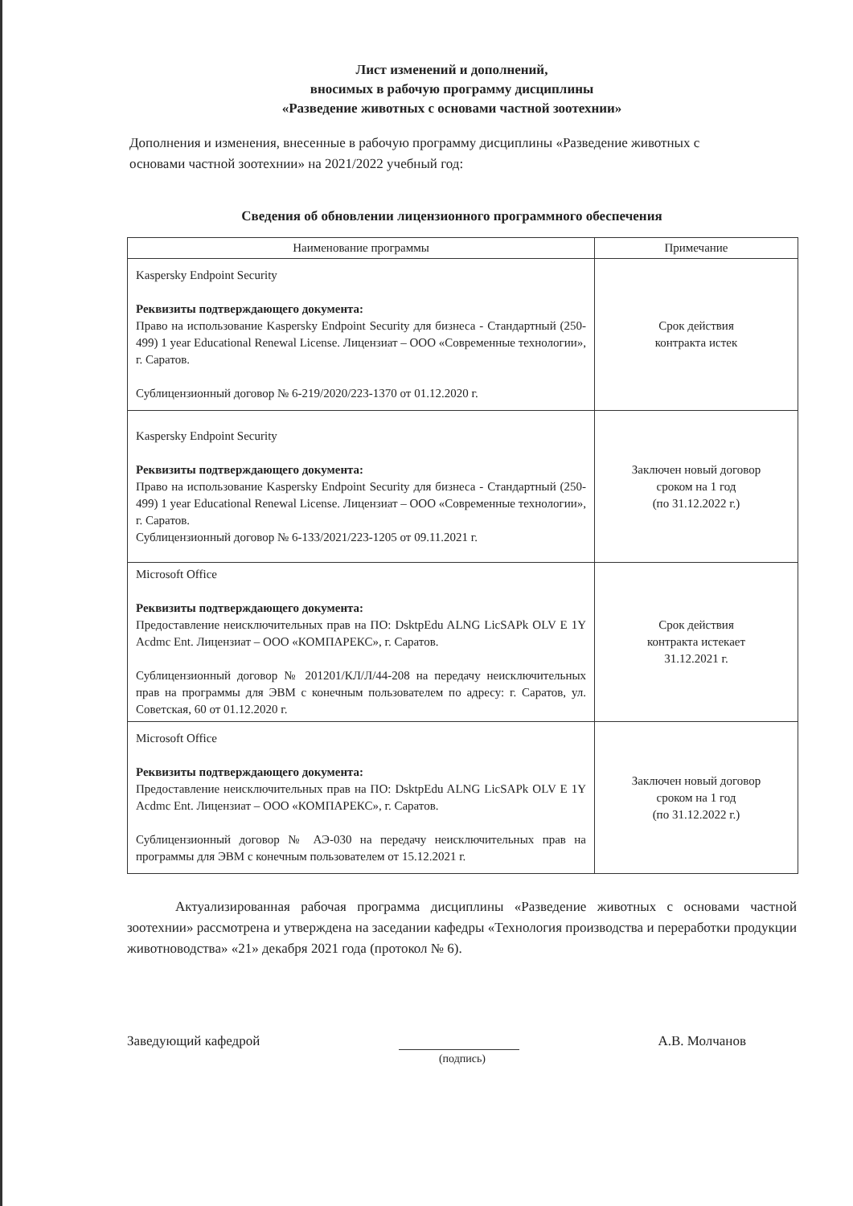Лист изменений и дополнений,
вносимых в рабочую программу дисциплины
«Разведение животных с основами частной зоотехнии»
Дополнения и изменения, внесенные в рабочую программу дисциплины «Разведение животных с основами частной зоотехнии» на 2021/2022 учебный год:
Сведения об обновлении лицензионного программного обеспечения
| Наименование программы | Примечание |
| --- | --- |
| Kaspersky Endpoint Security Реквизиты подтверждающего документа: Право на использование Kaspersky Endpoint Security для бизнеса - Стандартный (250-499) 1 year Educational Renewal License. Лицензиат – ООО «Современные технологии», г. Саратов. Сублицензионный договор № 6-219/2020/223-1370 от 01.12.2020 г. | Срок действия контракта истек |
| Kaspersky Endpoint Security Реквизиты подтверждающего документа: Право на использование Kaspersky Endpoint Security для бизнеса - Стандартный (250-499) 1 year Educational Renewal License. Лицензиат – ООО «Современные технологии», г. Саратов. Сублицензионный договор № 6-133/2021/223-1205 от 09.11.2021 г. | Заключен новый договор сроком на 1 год (по 31.12.2022 г.) |
| Microsoft Office Реквизиты подтверждающего документа: Предоставление неисключительных прав на ПО: DsktpEdu ALNG LicSAPk OLV E 1Y Acdmc Ent. Лицензиат – ООО «КОМПАРЕКС», г. Саратов. Сублицензионный договор № 201201/КЛ/Л/44-208 на передачу неисключительных прав на программы для ЭВМ с конечным пользователем по адресу: г. Саратов, ул. Советская, 60 от 01.12.2020 г. | Срок действия контракта истекает 31.12.2021 г. |
| Microsoft Office Реквизиты подтверждающего документа: Предоставление неисключительных прав на ПО: DsktpEdu ALNG LicSAPk OLV E 1Y Acdmc Ent. Лицензиат – ООО «КОМПАРЕКС», г. Саратов. Сублицензионный договор № АЭ-030 на передачу неисключительных прав на программы для ЭВМ с конечным пользователем от 15.12.2021 г. | Заключен новый договор сроком на 1 год (по 31.12.2022 г.) |
Актуализированная рабочая программа дисциплины «Разведение животных с основами частной зоотехнии» рассмотрена и утверждена на заседании кафедры «Технология производства и переработки продукции животноводства» «21» декабря 2021 года (протокол № 6).
Заведующий кафедрой
(подпись)
А.В. Молчанов